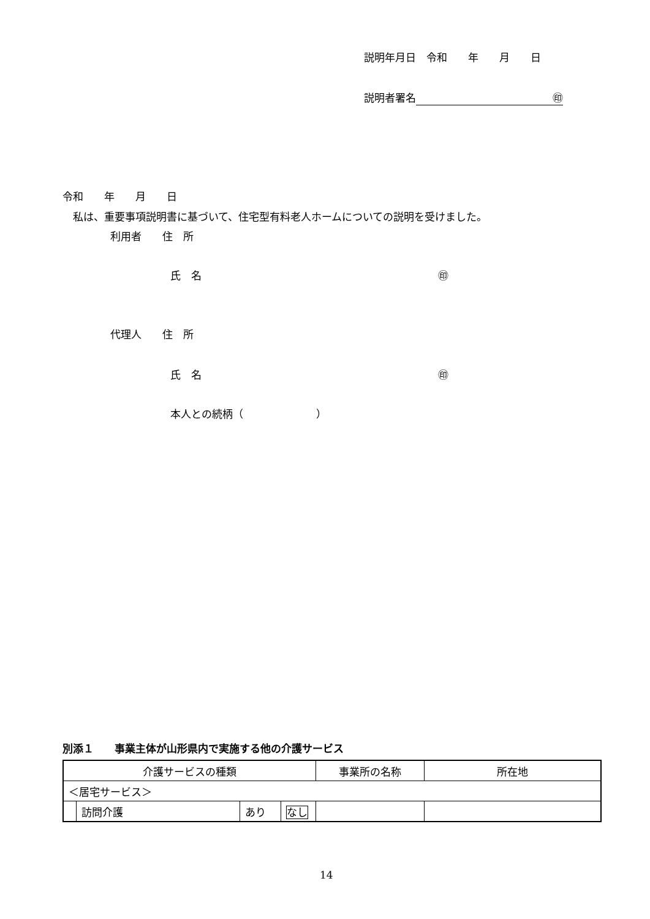説明年月日　令和　　年　　月　　日
説明者署名 ㊞
令和　　年　　月　　日
　私は、重要事項説明書に基づいて、住宅型有料老人ホームについての説明を受けました。
利用者　　住　所
氏　名 ㊞
代理人　　住　所
氏　名 ㊞
本人との続柄（　　　　　　　）
別添１　　事業主体が山形県内で実施する他の介護サービス
| 介護サービスの種類 | | | | 事業所の名称 | 所在地 |
| --- | --- | --- | --- | --- | --- |
| ＜居宅サービス＞ | | | | | |
| | 訪問介護 | あり | なし | | |
14